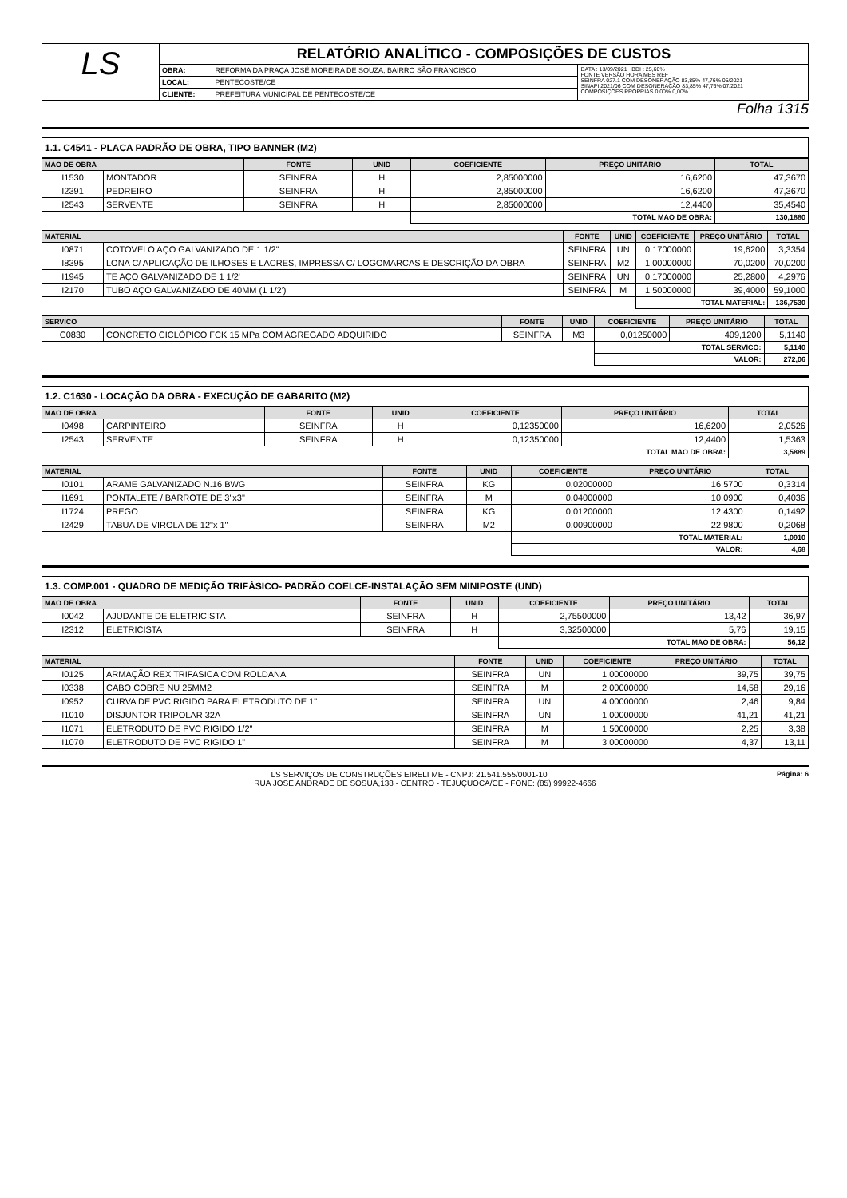| LS | RELATÓRIO ANALÍTICO - COMPOSIÇÕES DE CUSTOS | | |
| | OBRA: | REFORMA DA PRAÇA JOSÉ MOREIRA DE SOUZA, BAIRRO SÃO FRANCISCO | DATA : 13/09/2021 BDI : 25,60% FONTE VERSÃO HORA MES REF SEINFRA 027.1 COM DESONERAÇÃO 83,85% 47,76% 05/2021 SINAPI 2021/06 COM DESONERAÇÃO 83,85% 47,76% 07/2021 COMPOSIÇÕES PRÓPRIAS 0,00% 0,00% |
| | LOCAL: | PENTECOSTE/CE | |
| | CLIENTE: | PREFEITURA MUNICIPAL DE PENTECOSTE/CE | |
Folha 1315
1.1. C4541 - PLACA PADRÃO DE OBRA, TIPO BANNER (M2)
| MAO DE OBRA | | FONTE | UNID | COEFICIENTE | PREÇO UNITÁRIO | TOTAL |
| --- | --- | --- | --- | --- | --- | --- |
| I1530 | MONTADOR | SEINFRA | H | 2,85000000 | 16,6200 | 47,3670 |
| I2391 | PEDREIRO | SEINFRA | H | 2,85000000 | 16,6200 | 47,3670 |
| I2543 | SERVENTE | SEINFRA | H | 2,85000000 | 12,4400 | 35,4540 |
| | | | | TOTAL MAO DE OBRA: | | 130,1880 |
| MATERIAL | | FONTE | UNID | COEFICIENTE | PREÇO UNITÁRIO | TOTAL |
| --- | --- | --- | --- | --- | --- | --- |
| I0871 | COTOVELO AÇO GALVANIZADO DE 1 1/2" | SEINFRA | UN | 0,17000000 | 19,6200 | 3,3354 |
| I8395 | LONA C/ APLICAÇÃO DE ILHOSES E LACRES, IMPRESSA C/ LOGOMARCAS E DESCRIÇÃO DA OBRA | SEINFRA | M2 | 1,00000000 | 70,0200 | 70,0200 |
| I1945 | TE AÇO GALVANIZADO DE 1 1/2' | SEINFRA | UN | 0,17000000 | 25,2800 | 4,2976 |
| I2170 | TUBO AÇO GALVANIZADO DE 40MM (1 1/2') | SEINFRA | M | 1,50000000 | 39,4000 | 59,1000 |
| | | | | TOTAL MATERIAL: | | 136,7530 |
| SERVICO | | FONTE | UNID | COEFICIENTE | PREÇO UNITÁRIO | TOTAL |
| --- | --- | --- | --- | --- | --- | --- |
| C0830 | CONCRETO CICLÓPICO FCK 15 MPa COM AGREGADO ADQUIRIDO | SEINFRA | M3 | 0,01250000 | 409,1200 | 5,1140 |
| | | | | TOTAL SERVICO: | | 5,1140 |
| | | | | VALOR: | | 272,06 |
1.2. C1630 - LOCAÇÃO DA OBRA - EXECUÇÃO DE GABARITO (M2)
| MAO DE OBRA | | FONTE | UNID | COEFICIENTE | PREÇO UNITÁRIO | TOTAL |
| --- | --- | --- | --- | --- | --- | --- |
| I0498 | CARPINTEIRO | SEINFRA | H | 0,12350000 | 16,6200 | 2,0526 |
| I2543 | SERVENTE | SEINFRA | H | 0,12350000 | 12,4400 | 1,5363 |
| | | | | TOTAL MAO DE OBRA: | | 3,5889 |
| MATERIAL | | FONTE | UNID | COEFICIENTE | PREÇO UNITÁRIO | TOTAL |
| --- | --- | --- | --- | --- | --- | --- |
| I0101 | ARAME GALVANIZADO N.16 BWG | SEINFRA | KG | 0,02000000 | 16,5700 | 0,3314 |
| I1691 | PONTALETE / BARROTE DE 3"x3" | SEINFRA | M | 0,04000000 | 10,0900 | 0,4036 |
| I1724 | PREGO | SEINFRA | KG | 0,01200000 | 12,4300 | 0,1492 |
| I2429 | TABUA DE VIROLA DE 12"x 1" | SEINFRA | M2 | 0,00900000 | 22,9800 | 0,2068 |
| | | | | TOTAL MATERIAL: | | 1,0910 |
| | | | | VALOR: | | 4,68 |
1.3. COMP.001 - QUADRO DE MEDIÇÃO TRIFÁSICO- PADRÃO COELCE-INSTALAÇÃO SEM MINIPOSTE (UND)
| MAO DE OBRA | | FONTE | UNID | COEFICIENTE | PREÇO UNITÁRIO | TOTAL |
| --- | --- | --- | --- | --- | --- | --- |
| I0042 | AJUDANTE DE ELETRICISTA | SEINFRA | H | 2,75500000 | 13,42 | 36,97 |
| I2312 | ELETRICISTA | SEINFRA | H | 3,32500000 | 5,76 | 19,15 |
| | | | | TOTAL MAO DE OBRA: | | 56,12 |
| MATERIAL | | FONTE | UNID | COEFICIENTE | PREÇO UNITÁRIO | TOTAL |
| --- | --- | --- | --- | --- | --- | --- |
| I0125 | ARMAÇÃO REX TRIFASICA COM ROLDANA | SEINFRA | UN | 1,00000000 | 39,75 | 39,75 |
| I0338 | CABO COBRE NU 25MM2 | SEINFRA | M | 2,00000000 | 14,58 | 29,16 |
| I0952 | CURVA DE PVC RIGIDO PARA ELETRODUTO DE 1" | SEINFRA | UN | 4,00000000 | 2,46 | 9,84 |
| I1010 | DISJUNTOR TRIPOLAR 32A | SEINFRA | UN | 1,00000000 | 41,21 | 41,21 |
| I1071 | ELETRODUTO DE PVC RIGIDO 1/2" | SEINFRA | M | 1,50000000 | 2,25 | 3,38 |
| I1070 | ELETRODUTO DE PVC RIGIDO 1" | SEINFRA | M | 3,00000000 | 4,37 | 13,11 |
LS SERVIÇOS DE CONSTRUÇÕES EIRELI ME - CNPJ: 21.541.555/0001-10 Página: 6
RUA JOSE ANDRADE DE SOSUA,138 - CENTRO - TEJUÇUOCA/CE - FONE: (85) 99922-4666